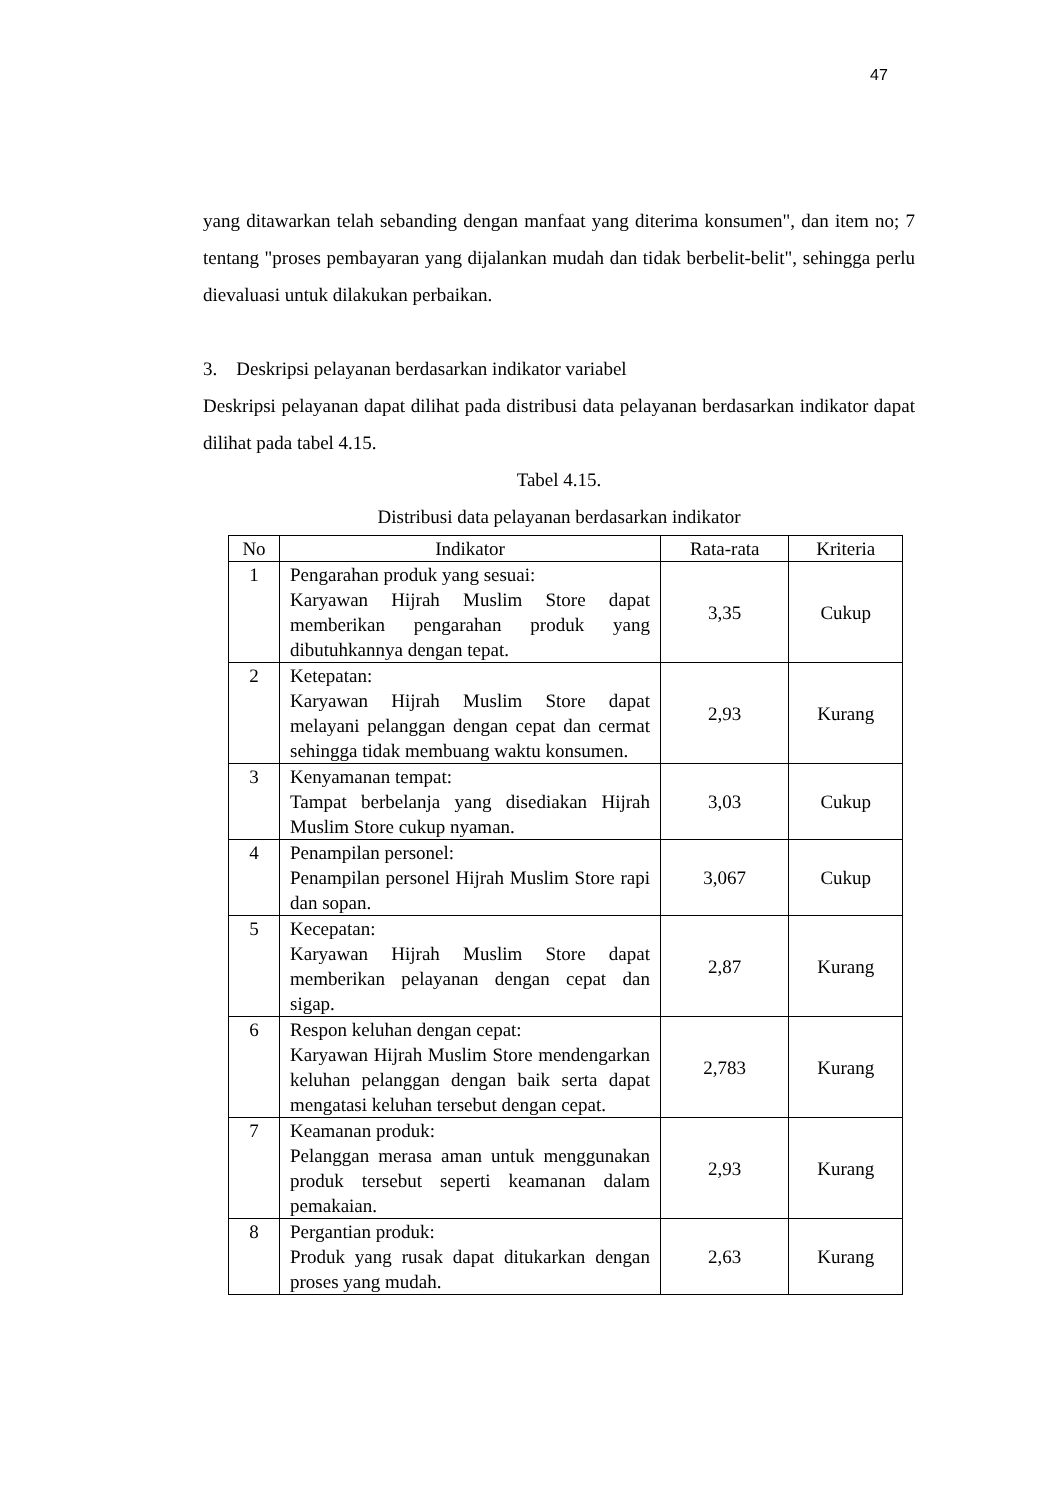47
yang ditawarkan telah sebanding dengan manfaat yang diterima konsumen", dan item no; 7 tentang "proses pembayaran yang dijalankan mudah dan tidak berbelit-belit", sehingga perlu dievaluasi untuk dilakukan perbaikan.
3. Deskripsi pelayanan berdasarkan indikator variabel
Deskripsi pelayanan dapat dilihat pada distribusi data pelayanan berdasarkan indikator dapat dilihat pada tabel 4.15.
Tabel 4.15.
Distribusi data pelayanan berdasarkan indikator
| No | Indikator | Rata-rata | Kriteria |
| --- | --- | --- | --- |
| 1 | Pengarahan produk yang sesuai: Karyawan Hijrah Muslim Store dapat memberikan pengarahan produk yang dibutuhkannya dengan tepat. | 3,35 | Cukup |
| 2 | Ketepatan: Karyawan Hijrah Muslim Store dapat melayani pelanggan dengan cepat dan cermat sehingga tidak membuang waktu konsumen. | 2,93 | Kurang |
| 3 | Kenyamanan tempat: Tampat berbelanja yang disediakan Hijrah Muslim Store cukup nyaman. | 3,03 | Cukup |
| 4 | Penampilan personel: Penampilan personel Hijrah Muslim Store rapi dan sopan. | 3,067 | Cukup |
| 5 | Kecepatan: Karyawan Hijrah Muslim Store dapat memberikan pelayanan dengan cepat dan sigap. | 2,87 | Kurang |
| 6 | Respon keluhan dengan cepat: Karyawan Hijrah Muslim Store mendengarkan keluhan pelanggan dengan baik serta dapat mengatasi keluhan tersebut dengan cepat. | 2,783 | Kurang |
| 7 | Keamanan produk: Pelanggan merasa aman untuk menggunakan produk tersebut seperti keamanan dalam pemakaian. | 2,93 | Kurang |
| 8 | Pergantian produk: Produk yang rusak dapat ditukarkan dengan proses yang mudah. | 2,63 | Kurang |